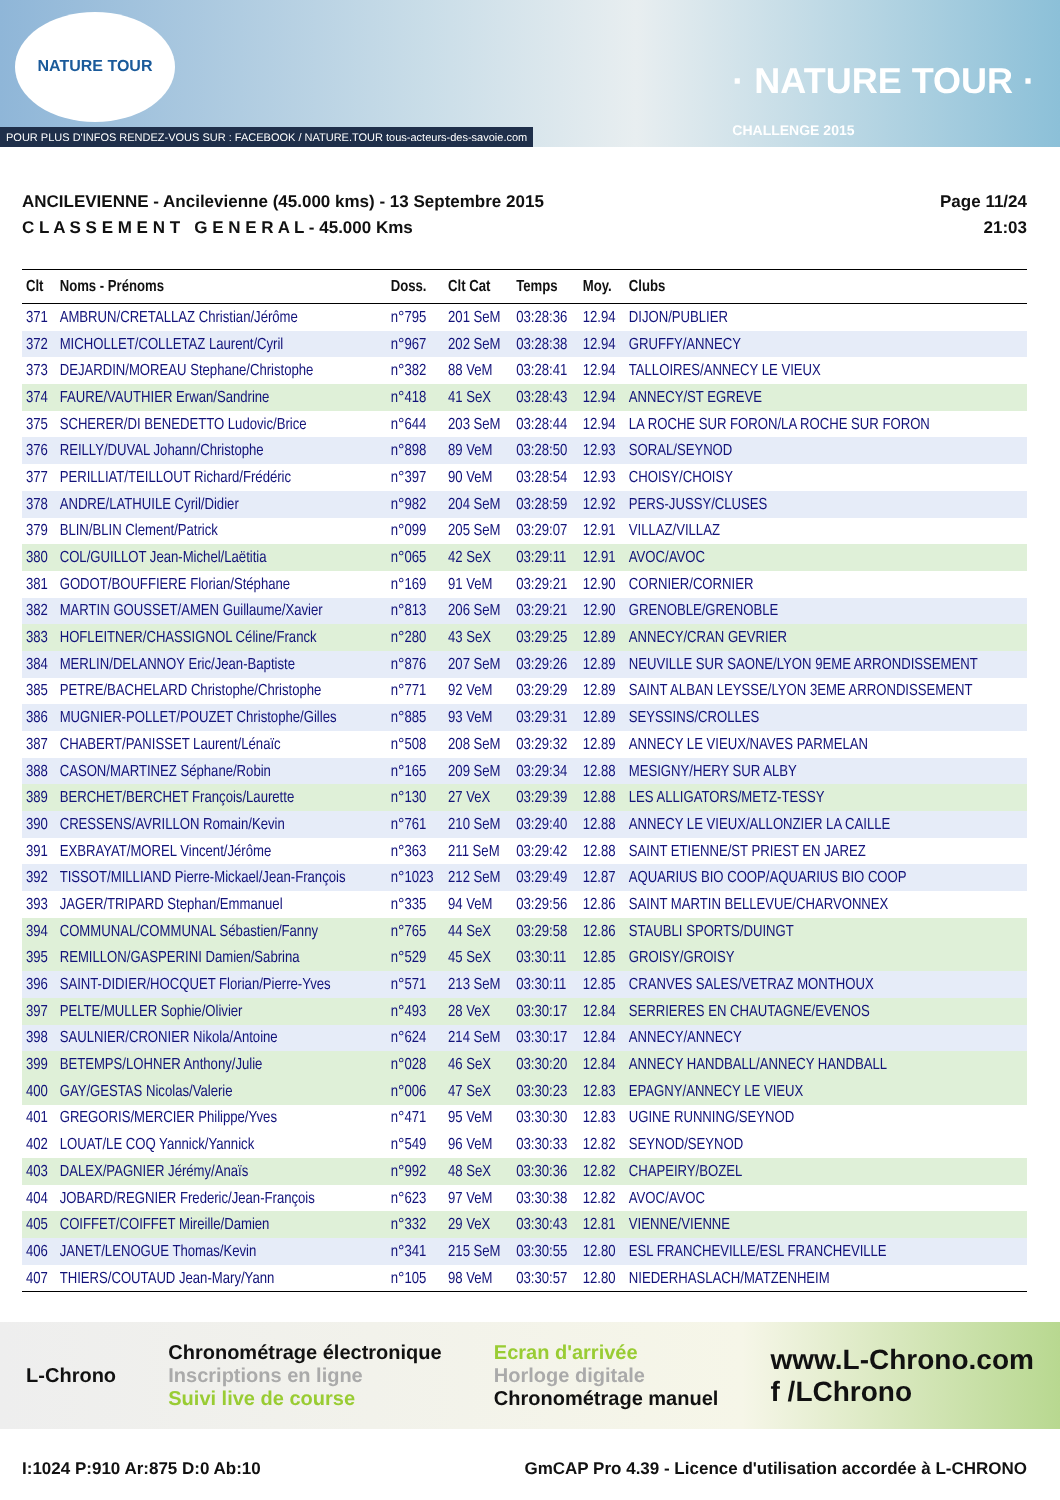NATURE TOUR
· NATURE TOUR ·
CHALLENGE 2015
POUR PLUS D'INFOS RENDEZ-VOUS SUR : FACEBOOK / NATURE.TOUR tous-acteurs-des-savoie.com
ANCILEVIENNE - Ancilevienne (45.000 kms) - 13 Septembre 2015
C L A S S E M E N T G E N E R A L - 45.000 Kms
Page 11/24
21:03
| Clt | Noms - Prénoms | Doss. | Clt Cat | Temps | Moy. | Clubs |
| --- | --- | --- | --- | --- | --- | --- |
| 371 | AMBRUN/CRETALLAZ Christian/Jérôme | n°795 | 201 SeM | 03:28:36 | 12.94 | DIJON/PUBLIER |
| 372 | MICHOLLET/COLLETAZ Laurent/Cyril | n°967 | 202 SeM | 03:28:38 | 12.94 | GRUFFY/ANNECY |
| 373 | DEJARDIN/MOREAU Stephane/Christophe | n°382 | 88 VeM | 03:28:41 | 12.94 | TALLOIRES/ANNECY LE VIEUX |
| 374 | FAURE/VAUTHIER Erwan/Sandrine | n°418 | 41 SeX | 03:28:43 | 12.94 | ANNECY/ST EGREVE |
| 375 | SCHERER/DI BENEDETTO Ludovic/Brice | n°644 | 203 SeM | 03:28:44 | 12.94 | LA ROCHE SUR FORON/LA ROCHE SUR FORON |
| 376 | REILLY/DUVAL Johann/Christophe | n°898 | 89 VeM | 03:28:50 | 12.93 | SORAL/SEYNOD |
| 377 | PERILLIAT/TEILLOUT Richard/Frédéric | n°397 | 90 VeM | 03:28:54 | 12.93 | CHOISY/CHOISY |
| 378 | ANDRE/LATHUILE Cyril/Didier | n°982 | 204 SeM | 03:28:59 | 12.92 | PERS-JUSSY/CLUSES |
| 379 | BLIN/BLIN Clement/Patrick | n°099 | 205 SeM | 03:29:07 | 12.91 | VILLAZ/VILLAZ |
| 380 | COL/GUILLOT Jean-Michel/Laëtitia | n°065 | 42 SeX | 03:29:11 | 12.91 | AVOC/AVOC |
| 381 | GODOT/BOUFFIERE Florian/Stéphane | n°169 | 91 VeM | 03:29:21 | 12.90 | CORNIER/CORNIER |
| 382 | MARTIN GOUSSET/AMEN Guillaume/Xavier | n°813 | 206 SeM | 03:29:21 | 12.90 | GRENOBLE/GRENOBLE |
| 383 | HOFLEITNER/CHASSIGNOL Céline/Franck | n°280 | 43 SeX | 03:29:25 | 12.89 | ANNECY/CRAN GEVRIER |
| 384 | MERLIN/DELANNOY Eric/Jean-Baptiste | n°876 | 207 SeM | 03:29:26 | 12.89 | NEUVILLE SUR SAONE/LYON 9EME ARRONDISSEMENT |
| 385 | PETRE/BACHELARD Christophe/Christophe | n°771 | 92 VeM | 03:29:29 | 12.89 | SAINT ALBAN LEYSSE/LYON 3EME ARRONDISSEMENT |
| 386 | MUGNIER-POLLET/POUZET Christophe/Gilles | n°885 | 93 VeM | 03:29:31 | 12.89 | SEYSSINS/CROLLES |
| 387 | CHABERT/PANISSET Laurent/Lénaïc | n°508 | 208 SeM | 03:29:32 | 12.89 | ANNECY LE VIEUX/NAVES PARMELAN |
| 388 | CASON/MARTINEZ Séphane/Robin | n°165 | 209 SeM | 03:29:34 | 12.88 | MESIGNY/HERY SUR ALBY |
| 389 | BERCHET/BERCHET François/Laurette | n°130 | 27 VeX | 03:29:39 | 12.88 | LES ALLIGATORS/METZ-TESSY |
| 390 | CRESSENS/AVRILLON Romain/Kevin | n°761 | 210 SeM | 03:29:40 | 12.88 | ANNECY LE VIEUX/ALLONZIER LA CAILLE |
| 391 | EXBRAYAT/MOREL Vincent/Jérôme | n°363 | 211 SeM | 03:29:42 | 12.88 | SAINT ETIENNE/ST PRIEST EN JAREZ |
| 392 | TISSOT/MILLIAND Pierre-Mickael/Jean-François | n°1023 | 212 SeM | 03:29:49 | 12.87 | AQUARIUS BIO COOP/AQUARIUS BIO COOP |
| 393 | JAGER/TRIPARD Stephan/Emmanuel | n°335 | 94 VeM | 03:29:56 | 12.86 | SAINT MARTIN BELLEVUE/CHARVONNEX |
| 394 | COMMUNAL/COMMUNAL Sébastien/Fanny | n°765 | 44 SeX | 03:29:58 | 12.86 | STAUBLI SPORTS/DUINGT |
| 395 | REMILLON/GASPERINI Damien/Sabrina | n°529 | 45 SeX | 03:30:11 | 12.85 | GROISY/GROISY |
| 396 | SAINT-DIDIER/HOCQUET Florian/Pierre-Yves | n°571 | 213 SeM | 03:30:11 | 12.85 | CRANVES SALES/VETRAZ MONTHOUX |
| 397 | PELTE/MULLER Sophie/Olivier | n°493 | 28 VeX | 03:30:17 | 12.84 | SERRIERES EN CHAUTAGNE/EVENOS |
| 398 | SAULNIER/CRONIER Nikola/Antoine | n°624 | 214 SeM | 03:30:17 | 12.84 | ANNECY/ANNECY |
| 399 | BETEMPS/LOHNER Anthony/Julie | n°028 | 46 SeX | 03:30:20 | 12.84 | ANNECY HANDBALL/ANNECY HANDBALL |
| 400 | GAY/GESTAS Nicolas/Valerie | n°006 | 47 SeX | 03:30:23 | 12.83 | EPAGNY/ANNECY LE VIEUX |
| 401 | GREGORIS/MERCIER Philippe/Yves | n°471 | 95 VeM | 03:30:30 | 12.83 | UGINE RUNNING/SEYNOD |
| 402 | LOUAT/LE COQ Yannick/Yannick | n°549 | 96 VeM | 03:30:33 | 12.82 | SEYNOD/SEYNOD |
| 403 | DALEX/PAGNIER Jérémy/Anaïs | n°992 | 48 SeX | 03:30:36 | 12.82 | CHAPEIRY/BOZEL |
| 404 | JOBARD/REGNIER Frederic/Jean-François | n°623 | 97 VeM | 03:30:38 | 12.82 | AVOC/AVOC |
| 405 | COIFFET/COIFFET Mireille/Damien | n°332 | 29 VeX | 03:30:43 | 12.81 | VIENNE/VIENNE |
| 406 | JANET/LENOGUE Thomas/Kevin | n°341 | 215 SeM | 03:30:55 | 12.80 | ESL FRANCHEVILLE/ESL FRANCHEVILLE |
| 407 | THIERS/COUTAUD Jean-Mary/Yann | n°105 | 98 VeM | 03:30:57 | 12.80 | NIEDERHASLACH/MATZENHEIM |
L-Chrono
Chronométrage électronique
Inscriptions en ligne
Suivi live de course
Ecran d'arrivée
Horloge digitale
Chronométrage manuel
www.L-Chrono.com
f /LChrono
I:1024 P:910 Ar:875 D:0 Ab:10 GmCAP Pro 4.39 - Licence d'utilisation accordée à L-CHRONO